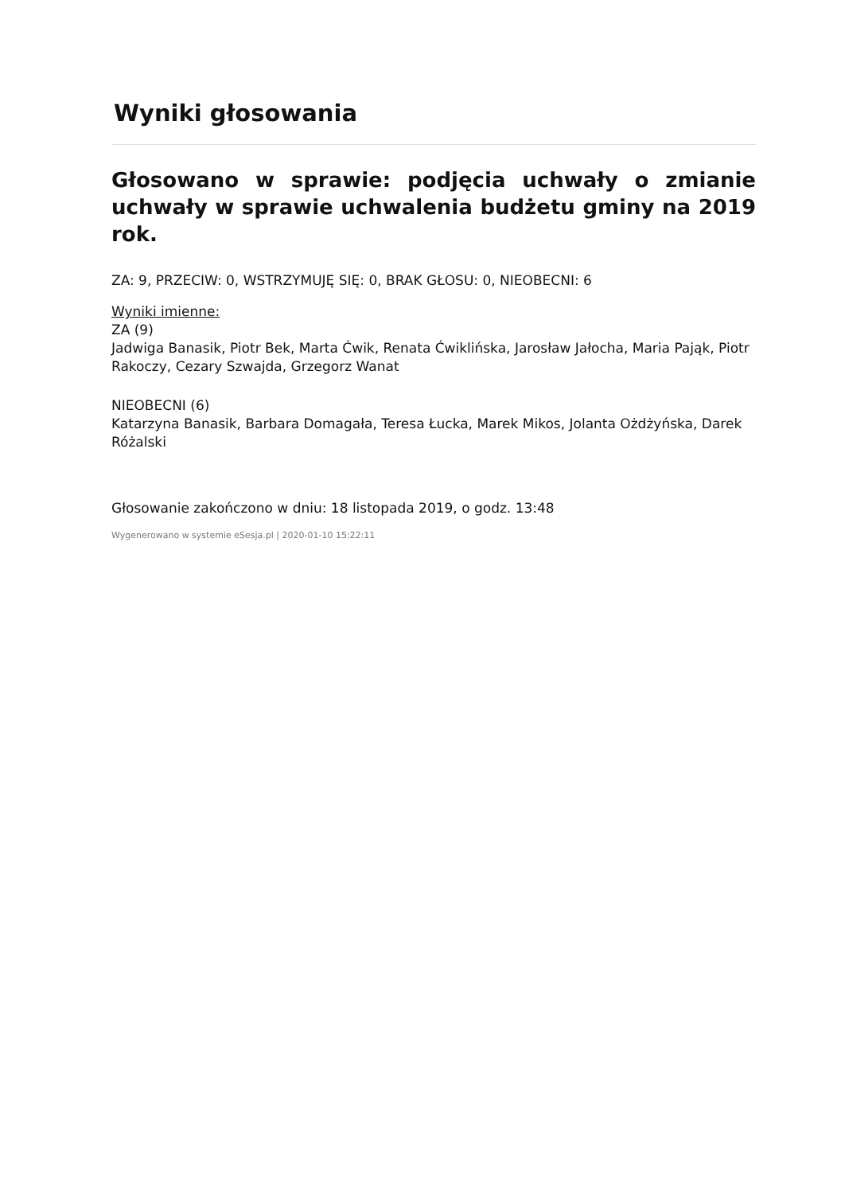Wyniki głosowania
Głosowano w sprawie: podjęcia uchwały o zmianie uchwały w sprawie uchwalenia budżetu gminy na 2019 rok.
ZA: 9, PRZECIW: 0, WSTRZYMUJĘ SIĘ: 0, BRAK GŁOSU: 0, NIEOBECNI: 6
Wyniki imienne:
ZA (9)
Jadwiga Banasik, Piotr Bek, Marta Ćwik, Renata Ćwiklińska, Jarosław Jałocha, Maria Pająk, Piotr Rakoczy, Cezary Szwajda, Grzegorz Wanat
NIEOBECNI (6)
Katarzyna Banasik, Barbara Domagała, Teresa Łucka, Marek Mikos, Jolanta Ożdżyńska, Darek Różalski
Głosowanie zakończono w dniu: 18 listopada 2019, o godz. 13:48
Wygenerowano w systemie eSesja.pl | 2020-01-10 15:22:11